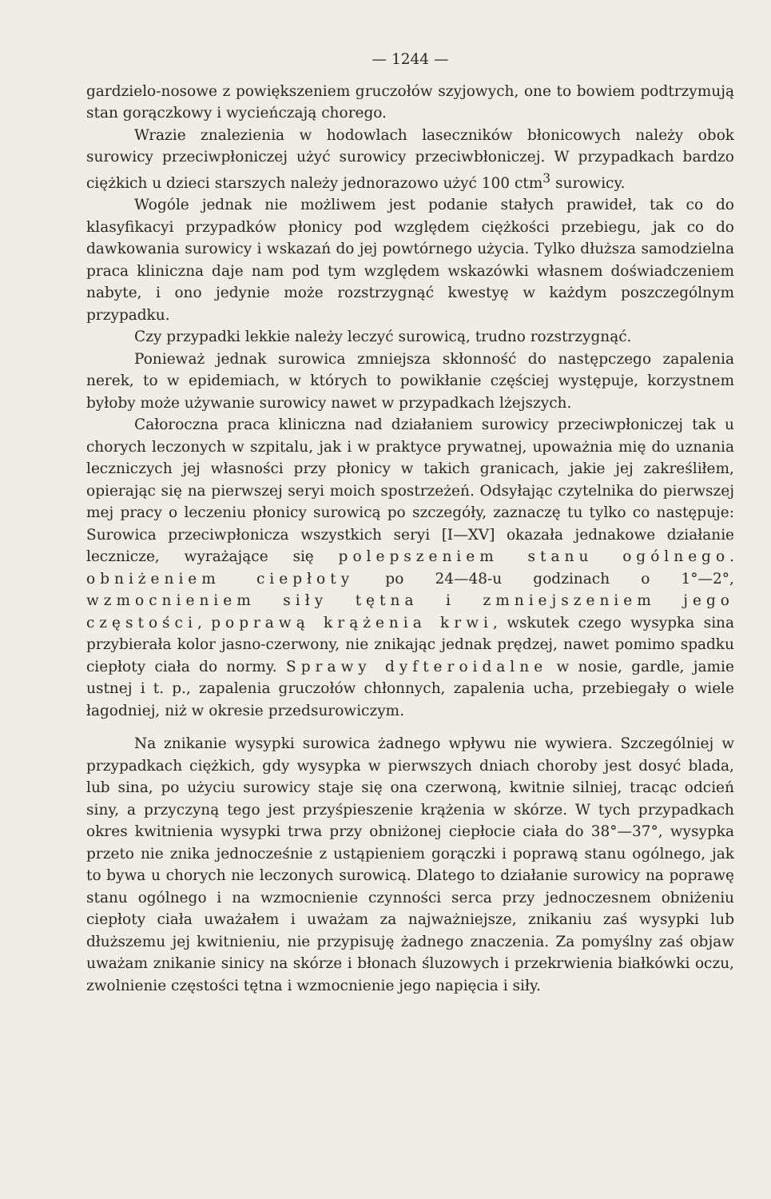— 1244 —
gardzielo-nosowe z powiększeniem gruczołów szyjowych, one to bowiem podtrzymują stan gorączkowy i wycieńczają chorego.
Wrazie znalezienia w hodowlach laseczników błonicowych należy obok surowicy przeciwpłoniczej użyć surowicy przeciwbłoniczej. W przypadkach bardzo ciężkich u dzieci starszych należy jednorazowo użyć 100 ctm<sup>3</sup> surowicy.
Wogóle jednak nie możliwem jest podanie stałych prawideł, tak co do klasyfikacyi przypadków płonicy pod względem ciężkości przebiegu, jak co do dawkowania surowicy i wskazań do jej powtórnego użycia. Tylko dłuższa samodzielna praca kliniczna daje nam pod tym względem wskazówki własnem doświadczeniem nabyte, i ono jedynie może rozstrzygnąć kwestyę w każdym poszczególnym przypadku.
Czy przypadki lekkie należy leczyć surowicą, trudno rozstrzygnąć.
Ponieważ jednak surowica zmniejsza skłonność do następczego zapalenia nerek, to w epidemiach, w których to powikłanie częściej występuje, korzystnem byłoby może używanie surowicy nawet w przypadkach lżejszych.
Całoroczna praca kliniczna nad działaniem surowicy przeciwpłoniczej tak u chorych leczonych w szpitalu, jak i w praktyce prywatnej, upoważnia mię do uznania leczniczych jej własności przy płonicy w takich granicach, jakie jej zakreśliłem, opierając się na pierwszej seryi moich spostrzeżeń. Odsyłając czytelnika do pierwszej mej pracy o leczeniu płonicy surowicą po szczegóły, zaznaczę tu tylko co następuje: Surowica przeciwpłonicza wszystkich seryi [I—XV] okazała jednakowe działanie lecznicze, wyrażające się polepszeniem stanu ogólnego. obniżeniem ciepłoty po 24—48-u godzinach o 1°—2°, wzmocnieniem siły tętna i zmniejszeniem jego częstości, poprawą krążenia krwi, wskutek czego wysypka sina przybierała kolor jasno-czerwony, nie znikając jednak prędzej, nawet pomimo spadku ciepłoty ciała do normy. Sprawy dyfteroidalne w nosie, gardle, jamie ustnej i t. p., zapalenia gruczołów chłonnych, zapalenia ucha, przebiegały o wiele łagodniej, niż w okresie przedsurowiczym.
Na znikanie wysypki surowica żadnego wpływu nie wywiera. Szczególniej w przypadkach ciężkich, gdy wysypka w pierwszych dniach choroby jest dosyć blada, lub sina, po użyciu surowicy staje się ona czerwoną, kwitnie silniej, tracąc odcień siny, a przyczyną tego jest przyśpieszenie krążenia w skórze. W tych przypadkach okres kwitnienia wysypki trwa przy obniżonej ciepłocie ciała do 38°—37°, wysypka przeto nie znika jednocześnie z ustąpieniem gorączki i poprawą stanu ogólnego, jak to bywa u chorych nie leczonych surowicą. Dlatego to działanie surowicy na poprawę stanu ogólnego i na wzmocnienie czynności serca przy jednoczesnem obniżeniu ciepłoty ciała uważałem i uważam za najważniejsze, znikaniu zaś wysypki lub dłuższemu jej kwitnieniu, nie przypisuję żadnego znaczenia. Za pomyślny zaś objaw uważam znikanie sinicy na skórze i błonach śluzowych i przekrwienia białkówki oczu, zwolnienie częstości tętna i wzmocnienie jego napięcia i siły.